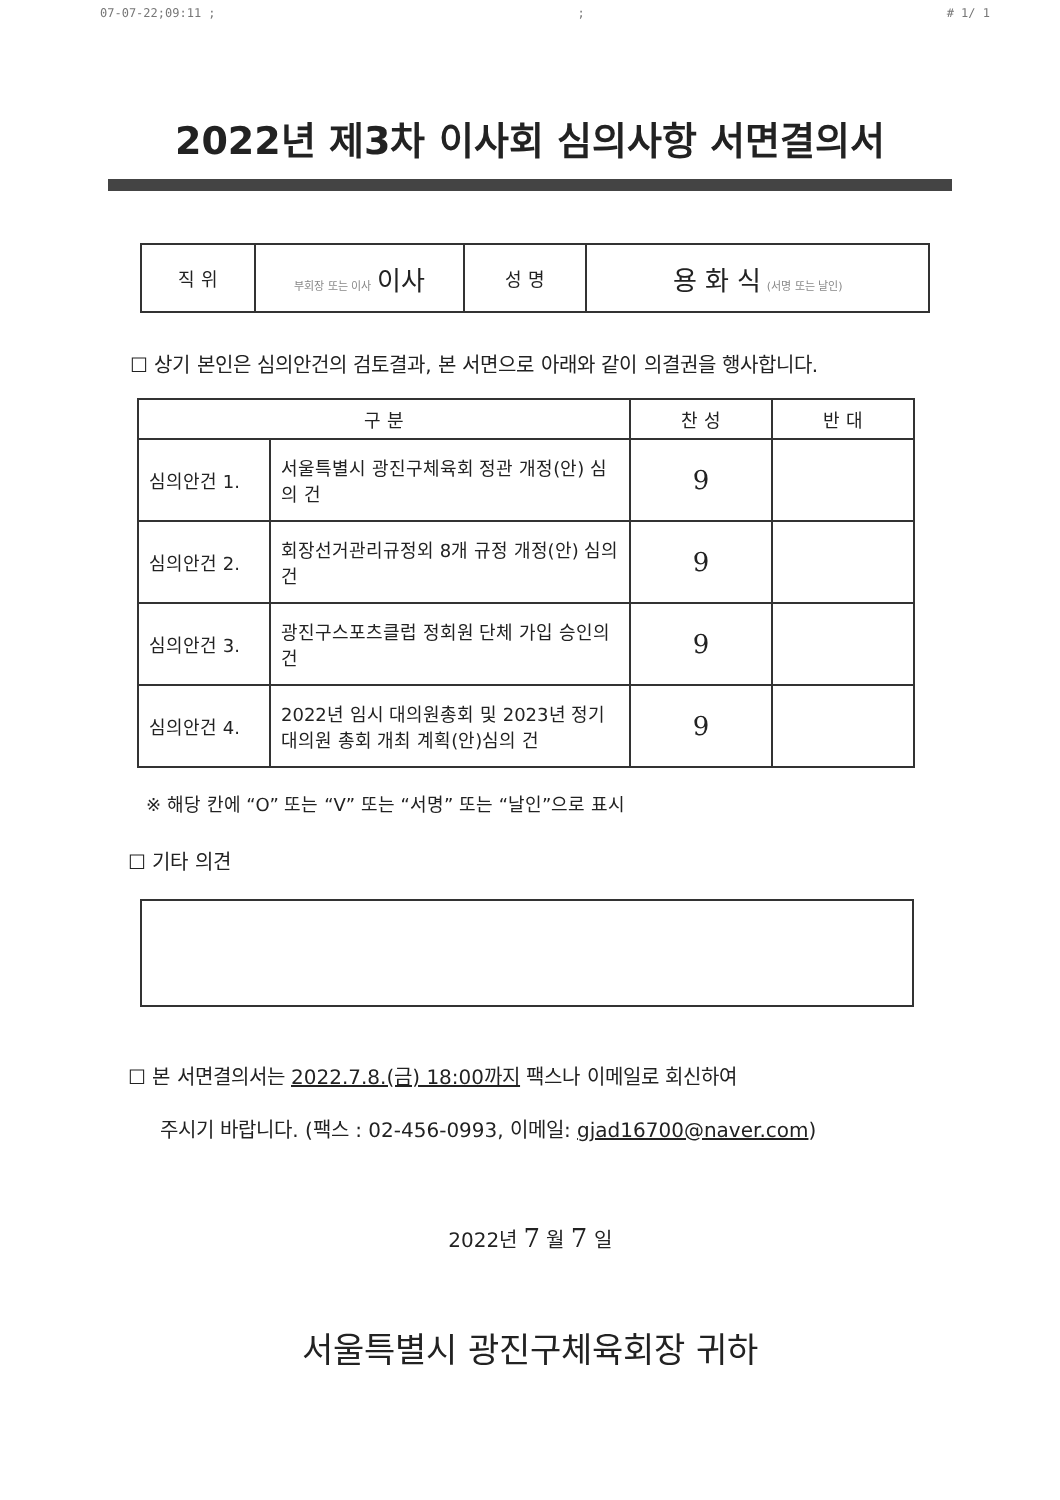07-07-22;09:11 ;; # 1/ 1
2022년 제3차 이사회 심의사항 서면결의서
| 직 위 | 부회장 또는 이사 이사 | 성 명 | 용 화 식 (서명 또는 날인) |
☐ 상기 본인은 심의안건의 검토결과, 본 서면으로 아래와 같이 의결권을 행사합니다.
| 구 분 | | 찬 성 | 반 대 |
| --- | --- | --- | --- |
| 심의안건 1. | 서울특별시 광진구체육회 정관 개정(안) 심의 건 | 9 | |
| 심의안건 2. | 회장선거관리규정외 8개 규정 개정(안) 심의 건 | 9 | |
| 심의안건 3. | 광진구스포츠클럽 정회원 단체 가입 승인의 건 | 9 | |
| 심의안건 4. | 2022년 임시 대의원총회 및 2023년 정기대의원 총회 개최 계획(안)심의 건 | 9 | |
※ 해당 칸에 “O” 또는 “V” 또는 “서명” 또는 “날인”으로 표시
☐ 기타 의견
☐ 본 서면결의서는 2022.7.8.(금) 18:00까지 팩스나 이메일로 회신하여
주시기 바랍니다. (팩스 : 02-456-0993, 이메일: gjad16700@naver.com)
2022년 7 월 7 일
서울특별시 광진구체육회장 귀하